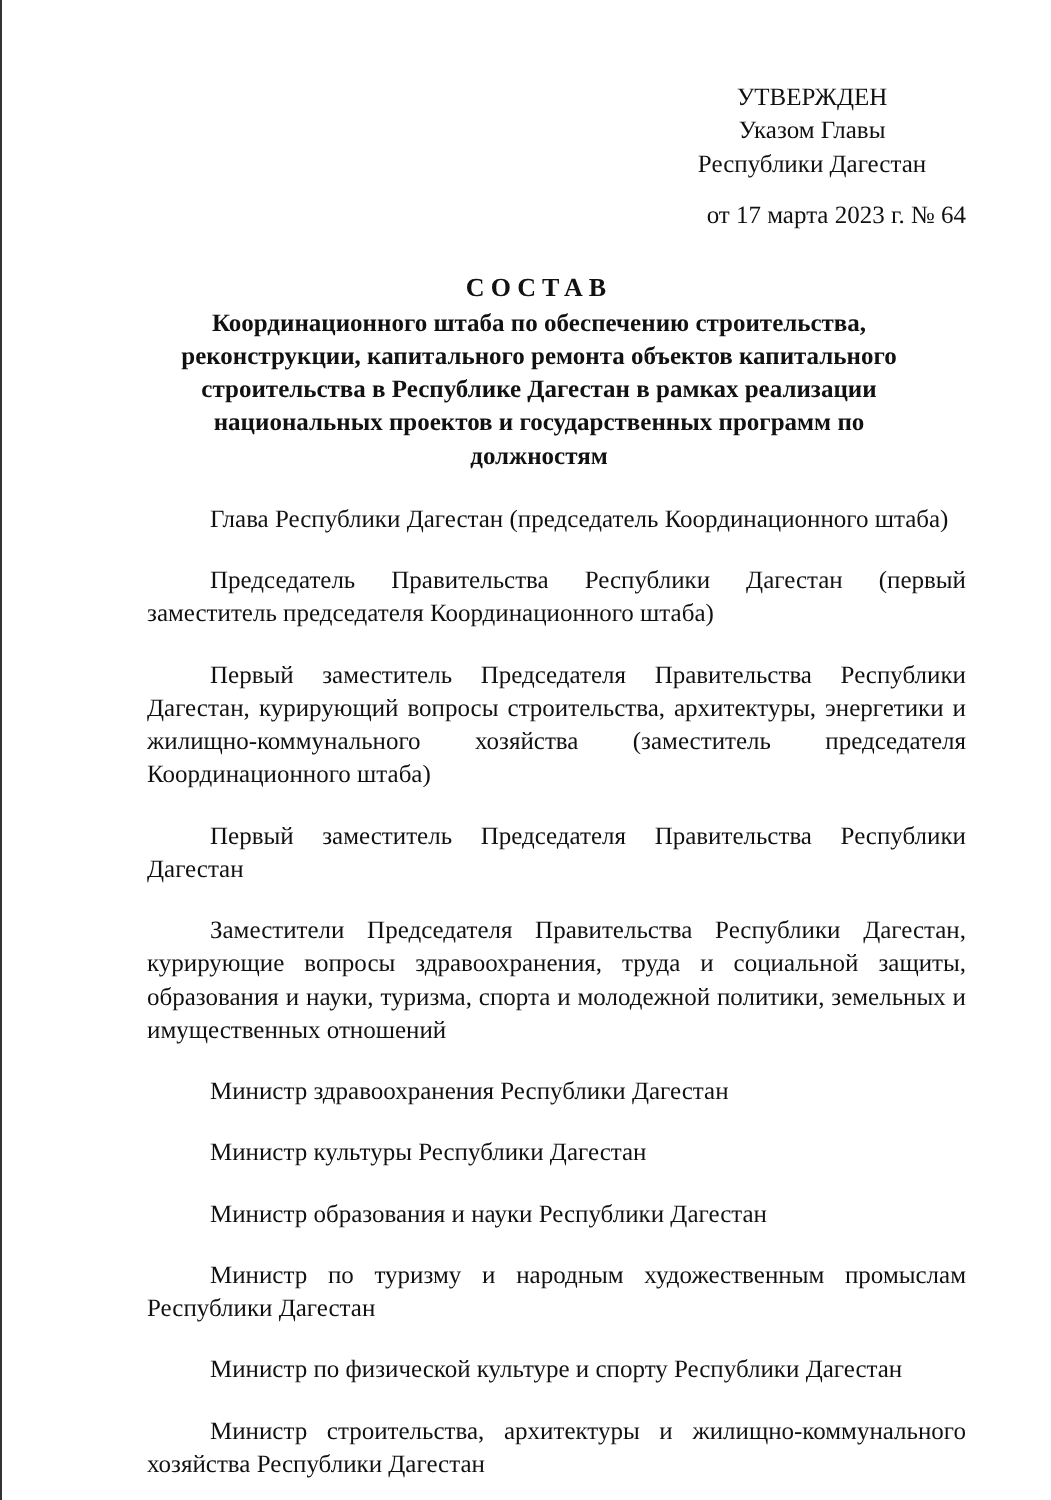УТВЕРЖДЕН
Указом Главы
Республики Дагестан
от 17 марта 2023 г. № 64
СОСТАВ
Координационного штаба по обеспечению строительства, реконструкции, капитального ремонта объектов капитального строительства в Республике Дагестан в рамках реализации национальных проектов и государственных программ по должностям
Глава Республики Дагестан (председатель Координационного штаба)
Председатель Правительства Республики Дагестан (первый заместитель председателя Координационного штаба)
Первый заместитель Председателя Правительства Республики Дагестан, курирующий вопросы строительства, архитектуры, энергетики и жилищно-коммунального хозяйства (заместитель председателя Координационного штаба)
Первый заместитель Председателя Правительства Республики Дагестан
Заместители Председателя Правительства Республики Дагестан, курирующие вопросы здравоохранения, труда и социальной защиты, образования и науки, туризма, спорта и молодежной политики, земельных и имущественных отношений
Министр здравоохранения Республики Дагестан
Министр культуры Республики Дагестан
Министр образования и науки Республики Дагестан
Министр по туризму и народным художественным промыслам Республики Дагестан
Министр по физической культуре и спорту Республики Дагестан
Министр строительства, архитектуры и жилищно-коммунального хозяйства Республики Дагестан